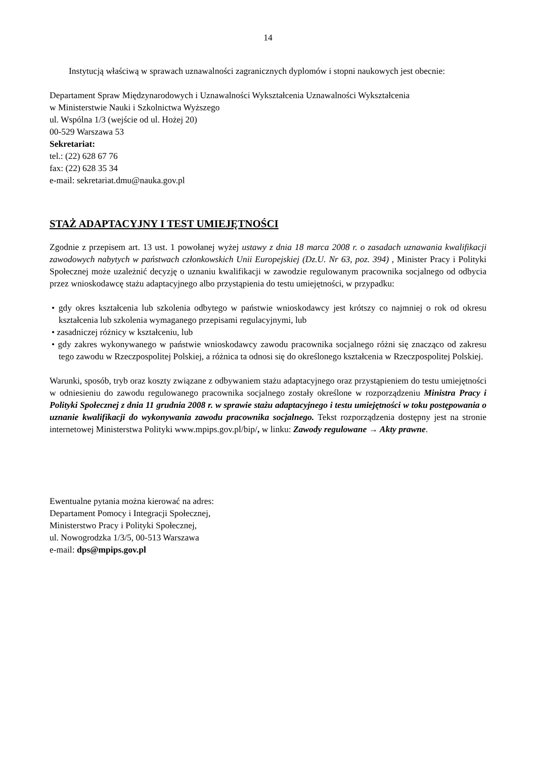14
Instytucją właściwą w sprawach uznawalności zagranicznych dyplomów i stopni naukowych jest obecnie:
Departament Spraw Międzynarodowych i Uznawalności Wykształcenia Uznawalności Wykształcenia
w Ministerstwie Nauki i Szkolnictwa Wyższego
ul. Wspólna 1/3 (wejście od ul. Hożej 20)
00-529 Warszawa 53
Sekretariat:
tel.: (22) 628 67 76
fax: (22) 628 35 34
e-mail: sekretariat.dmu@nauka.gov.pl
STAŻ ADAPTACYJNY I TEST UMIEJĘTNOŚCI
Zgodnie z przepisem art. 13 ust. 1 powołanej wyżej ustawy z dnia 18 marca 2008 r. o zasadach uznawania kwalifikacji zawodowych nabytych w państwach członkowskich Unii Europejskiej (Dz.U. Nr 63, poz. 394) , Minister Pracy i Polityki Społecznej może uzależnić decyzję o uznaniu kwalifikacji w zawodzie regulowanym pracownika socjalnego od odbycia przez wnioskodawcę stażu adaptacyjnego albo przystąpienia do testu umiejętności, w przypadku:
• gdy okres kształcenia lub szkolenia odbytego w państwie wnioskodawcy jest krótszy co najmniej o rok od okresu kształcenia lub szkolenia wymaganego przepisami regulacyjnymi, lub
• zasadniczej różnicy w kształceniu, lub
• gdy zakres wykonywanego w państwie wnioskodawcy zawodu pracownika socjalnego różni się znacząco od zakresu tego zawodu w Rzeczpospolitej Polskiej, a różnica ta odnosi się do określonego kształcenia w Rzeczpospolitej Polskiej.
Warunki, sposób, tryb oraz koszty związane z odbywaniem stażu adaptacyjnego oraz przystąpieniem do testu umiejętności w odniesieniu do zawodu regulowanego pracownika socjalnego zostały określone w rozporządzeniu Ministra Pracy i Polityki Społecznej z dnia 11 grudnia 2008 r. w sprawie stażu adaptacyjnego i testu umiejętności w toku postępowania o uznanie kwalifikacji do wykonywania zawodu pracownika socjalnego. Tekst rozporządzenia dostępny jest na stronie internetowej Ministerstwa Polityki www.mpips.gov.pl/bip/, w linku: Zawody regulowane → Akty prawne.
Ewentualne pytania można kierować na adres:
Departament Pomocy i Integracji Społecznej,
Ministerstwo Pracy i Polityki Społecznej,
ul. Nowogrodzka 1/3/5, 00-513 Warszawa
e-mail: dps@mpips.gov.pl